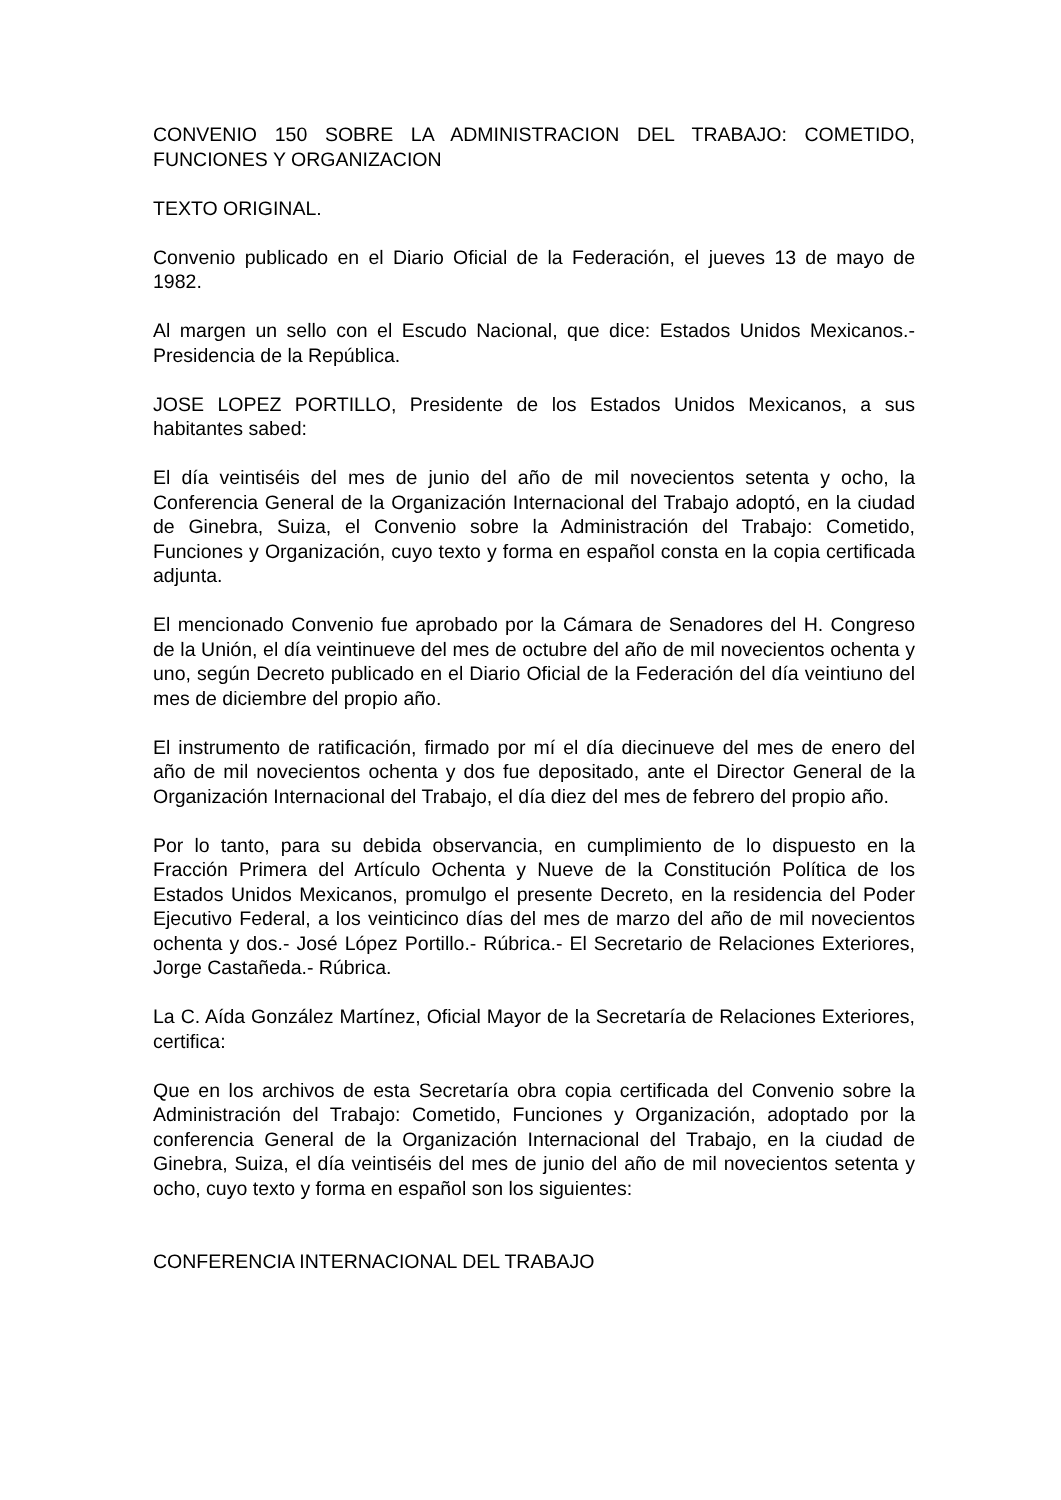CONVENIO 150 SOBRE LA ADMINISTRACION DEL TRABAJO: COMETIDO, FUNCIONES Y ORGANIZACION
TEXTO ORIGINAL.
Convenio publicado en el Diario Oficial de la Federación, el jueves 13 de mayo de 1982.
Al margen un sello con el Escudo Nacional, que dice: Estados Unidos Mexicanos.- Presidencia de la República.
JOSE LOPEZ PORTILLO, Presidente de los Estados Unidos Mexicanos, a sus habitantes sabed:
El día veintiséis del mes de junio del año de mil novecientos setenta y ocho, la Conferencia General de la Organización Internacional del Trabajo adoptó, en la ciudad de Ginebra, Suiza, el Convenio sobre la Administración del Trabajo: Cometido, Funciones y Organización, cuyo texto y forma en español consta en la copia certificada adjunta.
El mencionado Convenio fue aprobado por la Cámara de Senadores del H. Congreso de la Unión, el día veintinueve del mes de octubre del año de mil novecientos ochenta y uno, según Decreto publicado en el Diario Oficial de la Federación del día veintiuno del mes de diciembre del propio año.
El instrumento de ratificación, firmado por mí el día diecinueve del mes de enero del año de mil novecientos ochenta y dos fue depositado, ante el Director General de la Organización Internacional del Trabajo, el día diez del mes de febrero del propio año.
Por lo tanto, para su debida observancia, en cumplimiento de lo dispuesto en la Fracción Primera del Artículo Ochenta y Nueve de la Constitución Política de los Estados Unidos Mexicanos, promulgo el presente Decreto, en la residencia del Poder Ejecutivo Federal, a los veinticinco días del mes de marzo del año de mil novecientos ochenta y dos.- José López Portillo.- Rúbrica.- El Secretario de Relaciones Exteriores, Jorge Castañeda.- Rúbrica.
La C. Aída González Martínez, Oficial Mayor de la Secretaría de Relaciones Exteriores, certifica:
Que en los archivos de esta Secretaría obra copia certificada del Convenio sobre la Administración del Trabajo: Cometido, Funciones y Organización, adoptado por la conferencia General de la Organización Internacional del Trabajo, en la ciudad de Ginebra, Suiza, el día veintiséis del mes de junio del año de mil novecientos setenta y ocho, cuyo texto y forma en español son los siguientes:
CONFERENCIA INTERNACIONAL DEL TRABAJO